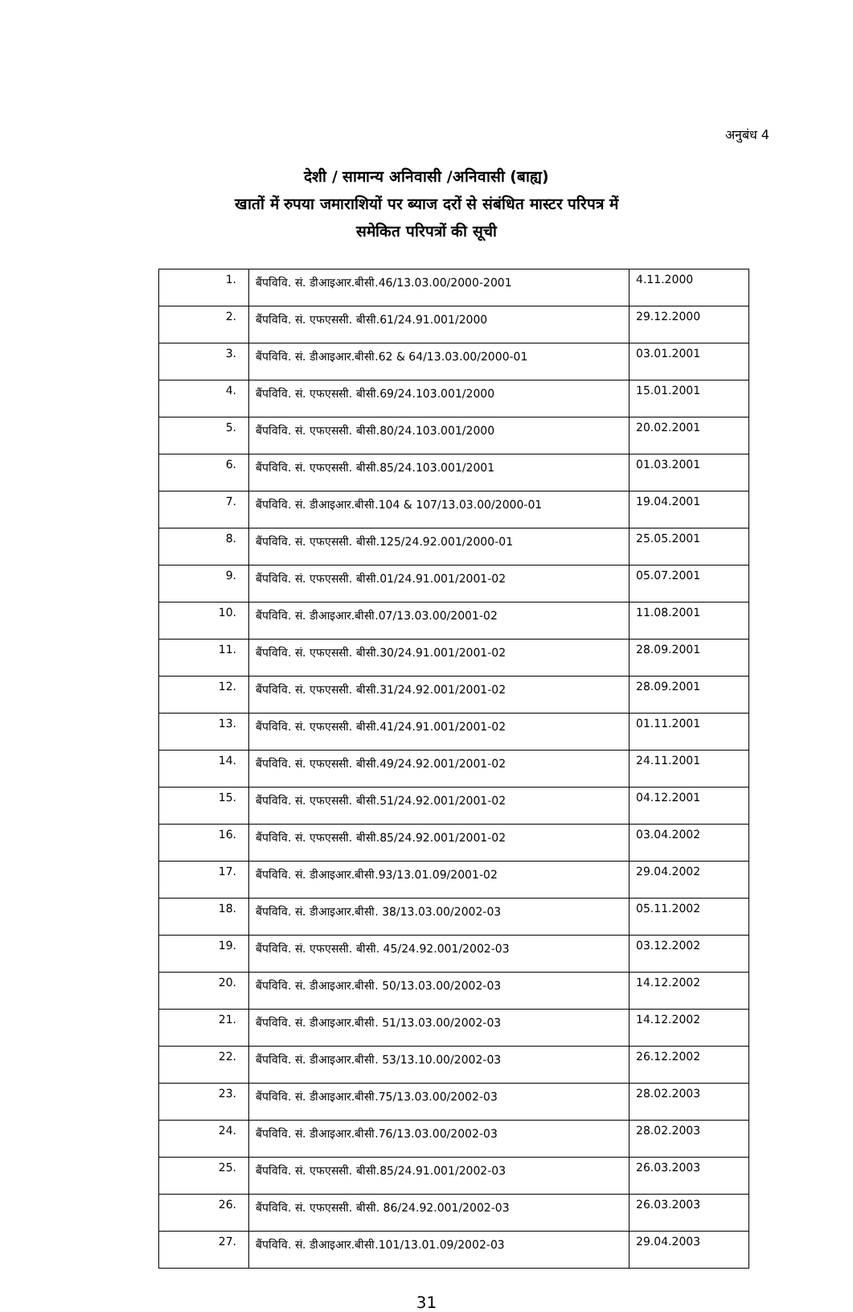अनुबंध 4
देशी / सामान्य अनिवासी /अनिवासी (बाह्य)
खातों में रुपया जमाराशियों पर ब्याज दरों से संबंधित मास्टर परिपत्र में
समेकित परिपत्रों की सूची
| 1. | बैंपविवि. सं. डीआइआर.बीसी.46/13.03.00/2000-2001 | 4.11.2000 |
| 2. | बैंपविवि. सं. एफएससी. बीसी.61/24.91.001/2000 | 29.12.2000 |
| 3. | बैंपविवि. सं. डीआइआर.बीसी.62 & 64/13.03.00/2000-01 | 03.01.2001 |
| 4. | बैंपविवि. सं. एफएससी. बीसी.69/24.103.001/2000 | 15.01.2001 |
| 5. | बैंपविवि. सं. एफएससी. बीसी.80/24.103.001/2000 | 20.02.2001 |
| 6. | बैंपविवि. सं. एफएससी. बीसी.85/24.103.001/2001 | 01.03.2001 |
| 7. | बैंपविवि. सं. डीआइआर.बीसी.104 & 107/13.03.00/2000-01 | 19.04.2001 |
| 8. | बैंपविवि. सं. एफएससी. बीसी.125/24.92.001/2000-01 | 25.05.2001 |
| 9. | बैंपविवि. सं. एफएससी. बीसी.01/24.91.001/2001-02 | 05.07.2001 |
| 10. | बैंपविवि. सं. डीआइआर.बीसी.07/13.03.00/2001-02 | 11.08.2001 |
| 11. | बैंपविवि. सं. एफएससी. बीसी.30/24.91.001/2001-02 | 28.09.2001 |
| 12. | बैंपविवि. सं. एफएससी. बीसी.31/24.92.001/2001-02 | 28.09.2001 |
| 13. | बैंपविवि. सं. एफएससी. बीसी.41/24.91.001/2001-02 | 01.11.2001 |
| 14. | बैंपविवि. सं. एफएससी. बीसी.49/24.92.001/2001-02 | 24.11.2001 |
| 15. | बैंपविवि. सं. एफएससी. बीसी.51/24.92.001/2001-02 | 04.12.2001 |
| 16. | बैंपविवि. सं. एफएससी. बीसी.85/24.92.001/2001-02 | 03.04.2002 |
| 17. | बैंपविवि. सं. डीआइआर.बीसी.93/13.01.09/2001-02 | 29.04.2002 |
| 18. | बैंपविवि. सं. डीआइआर.बीसी. 38/13.03.00/2002-03 | 05.11.2002 |
| 19. | बैंपविवि. सं. एफएससी. बीसी. 45/24.92.001/2002-03 | 03.12.2002 |
| 20. | बैंपविवि. सं. डीआइआर.बीसी. 50/13.03.00/2002-03 | 14.12.2002 |
| 21. | बैंपविवि. सं. डीआइआर.बीसी. 51/13.03.00/2002-03 | 14.12.2002 |
| 22. | बैंपविवि. सं. डीआइआर.बीसी. 53/13.10.00/2002-03 | 26.12.2002 |
| 23. | बैंपविवि. सं. डीआइआर.बीसी.75/13.03.00/2002-03 | 28.02.2003 |
| 24. | बैंपविवि. सं. डीआइआर.बीसी.76/13.03.00/2002-03 | 28.02.2003 |
| 25. | बैंपविवि. सं. एफएससी. बीसी.85/24.91.001/2002-03 | 26.03.2003 |
| 26. | बैंपविवि. सं. एफएससी. बीसी. 86/24.92.001/2002-03 | 26.03.2003 |
| 27. | बैंपविवि. सं. डीआइआर.बीसी.101/13.01.09/2002-03 | 29.04.2003 |
31